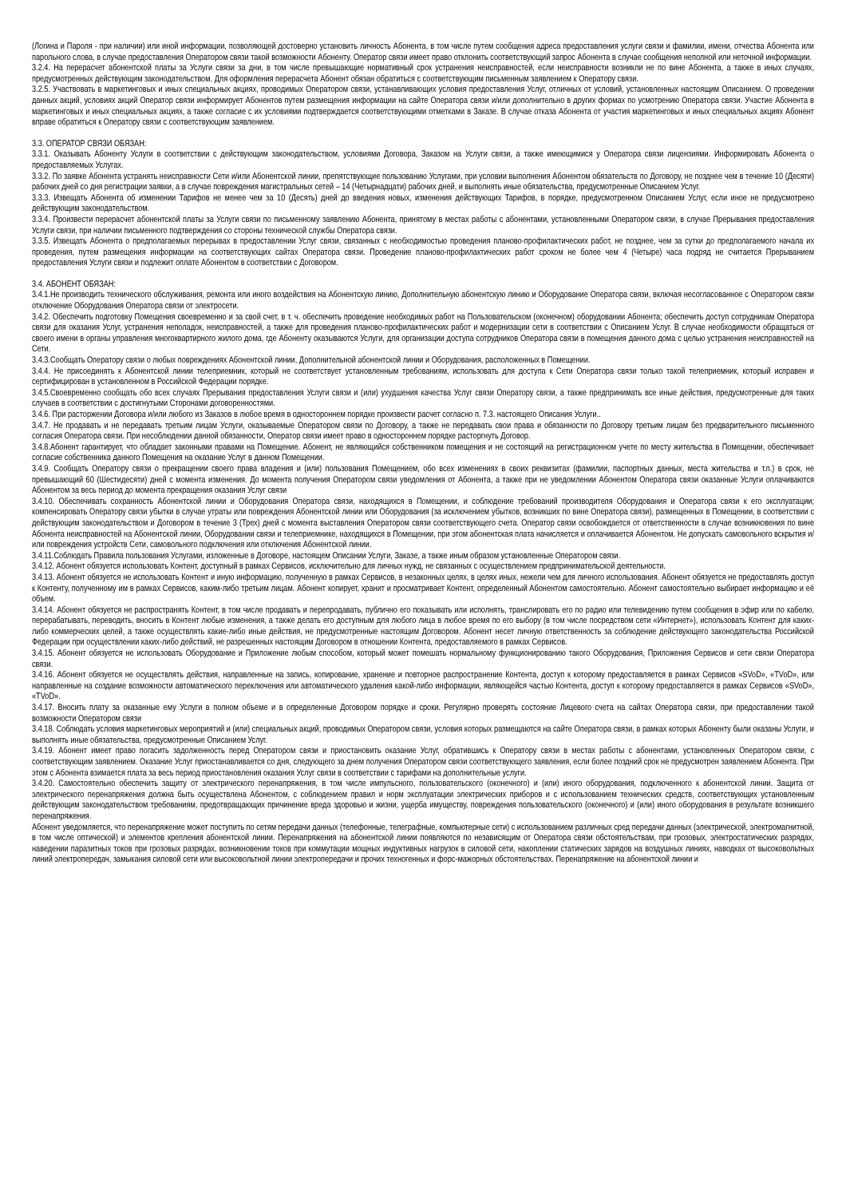(Логина и Пароля - при наличии) или иной информации, позволяющей достоверно установить личность Абонента, в том числе путем сообщения адреса предоставления услуги связи и фамилии, имени, отчества Абонента или парольного слова, в случае предоставления Оператором связи такой возможности Абоненту. Оператор связи имеет право отклонить соответствующий запрос Абонента в случае сообщения неполной или неточной информации.
3.2.4. На перерасчет абонентской платы за Услуги связи за дни, в том числе превышающие нормативный срок устранения неисправностей, если неисправности возникли не по вине Абонента, а также в иных случаях, предусмотренных действующим законодательством. Для оформления перерасчета Абонент обязан обратиться с соответствующим письменным заявлением к Оператору связи.
3.2.5. Участвовать в маркетинговых и иных специальных акциях, проводимых Оператором связи, устанавливающих условия предоставления Услуг, отличных от условий, установленных настоящим Описанием. О проведении данных акций, условиях акций Оператор связи информирует Абонентов путем размещения информации на сайте Оператора связи и/или дополнительно в других формах по усмотрению Оператора связи. Участие Абонента в маркетинговых и иных специальных акциях, а также согласие с их условиями подтверждается соответствующими отметками в Заказе. В случае отказа Абонента от участия маркетинговых и иных специальных акциях Абонент вправе обратиться к Оператору связи с соответствующим заявлением.
3.3. ОПЕРАТОР СВЯЗИ ОБЯЗАН:
3.3.1. Оказывать Абоненту Услуги в соответствии с действующим законодательством, условиями Договора, Заказом на Услуги связи, а также имеющимися у Оператора связи лицензиями. Информировать Абонента о предоставляемых Услугах.
3.3.2. По заявке Абонента устранять неисправности Сети и/или Абонентской линии, препятствующие пользованию Услугами, при условии выполнения Абонентом обязательств по Договору, не позднее чем в течение 10 (Десяти) рабочих дней со дня регистрации заявки, а в случае повреждения магистральных сетей – 14 (Четырнадцати) рабочих дней, и выполнять иные обязательства, предусмотренные Описанием Услуг.
3.3.3. Извещать Абонента об изменении Тарифов не менее чем за 10 (Десять) дней до введения новых, изменения действующих Тарифов, в порядке, предусмотренном Описанием Услуг, если иное не предусмотрено действующим законодательством.
3.3.4. Произвести перерасчет абонентской платы за Услуги связи по письменному заявлению Абонента, принятому в местах работы с абонентами, установленными Оператором связи, в случае Прерывания предоставления Услуги связи, при наличии письменного подтверждения со стороны технической службы Оператора связи.
3.3.5. Извещать Абонента о предполагаемых перерывах в предоставлении Услуг связи, связанных с необходимостью проведения планово-профилактических работ, не позднее, чем за сутки до предполагаемого начала их проведения, путем размещения информации на соответствующих сайтах Оператора связи. Проведение планово-профилактических работ сроком не более чем 4 (Четыре) часа подряд не считается Прерыванием предоставления Услуги связи и подлежит оплате Абонентом в соответствии с Договором.
3.4. АБОНЕНТ ОБЯЗАН:
3.4.1.Не производить технического обслуживания, ремонта или иного воздействия на Абонентскую линию, Дополнительную абонентскую линию и Оборудование Оператора связи, включая несогласованное с Оператором связи отключение Оборудования Оператора связи от электросети.
3.4.2. Обеспечить подготовку Помещения своевременно и за свой счет, в т. ч. обеспечить проведение необходимых работ на Пользовательском (оконечном) оборудовании Абонента; обеспечить доступ сотрудникам Оператора связи для оказания Услуг, устранения неполадок, неисправностей, а также для проведения планово-профилактических работ и модернизации сети в соответствии с Описанием Услуг. В случае необходимости обращаться от своего имени в органы управления многоквартирного жилого дома, где Абоненту оказываются Услуги, для организации доступа сотрудников Оператора связи в помещения данного дома с целью устранения неисправностей на Сети.
3.4.3.Сообщать Оператору связи о любых повреждениях Абонентской линии, Дополнительной абонентской линии и Оборудования, расположенных в Помещении.
3.4.4. Не присоединять к Абонентской линии телеприемник, который не соответствует установленным требованиям, использовать для доступа к Сети Оператора связи только такой телеприемник, который исправен и сертифицирован в установленном в Российской Федерации порядке.
3.4.5.Своевременно сообщать обо всех случаях Прерывания предоставления Услуги связи и (или) ухудшения качества Услуг связи Оператору связи, а также предпринимать все иные действия, предусмотренные для таких случаев в соответствии с достигнутыми Сторонами договоренностями.
3.4.6. При расторжении Договора и/или любого из Заказов в любое время в одностороннем порядке произвести расчет согласно п. 7.3. настоящего Описания Услуги..
3.4.7. Не продавать и не передавать третьим лицам Услуги, оказываемые Оператором связи по Договору, а также не передавать свои права и обязанности по Договору третьим лицам без предварительного письменного согласия Оператора связи. При несоблюдении данной обязанности, Оператор связи имеет право в одностороннем порядке расторгнуть Договор.
3.4.8.Абонент гарантирует, что обладает законными правами на Помещение. Абонент, не являющийся собственником помещения и не состоящий на регистрационном учете по месту жительства в Помещении, обеспечивает согласие собственника данного Помещения на оказание Услуг в данном Помещении.
3.4.9. Сообщать Оператору связи о прекращении своего права владения и (или) пользования Помещением, обо всех изменениях в своих реквизитах (фамилии, паспортных данных, места жительства и т.п.) в срок, не превышающий 60 (Шестидесяти) дней с момента изменения. До момента получения Оператором связи уведомления от Абонента, а также при не уведомлении Абонентом Оператора связи оказанные Услуги оплачиваются Абонентом за весь период до момента прекращения оказания Услуг связи
3.4.10. Обеспечивать сохранность Абонентской линии и Оборудования Оператора связи, находящихся в Помещении, и соблюдение требований производителя Оборудования и Оператора связи к его эксплуатации; компенсировать Оператору связи убытки в случае утраты или повреждения Абонентской линии или Оборудования (за исключением убытков, возникших по вине Оператора связи), размещенных в Помещении, в соответствии с действующим законодательством и Договором в течение 3 (Трех) дней с момента выставления Оператором связи соответствующего счета. Оператор связи освобождается от ответственности в случае возникновения по вине Абонента неисправностей на Абонентской линии, Оборудовании связи и телеприемнике, находящихся в Помещении, при этом абонентская плата начисляется и оплачивается Абонентом. Не допускать самовольного вскрытия и/или повреждения устройств Сети, самовольного подключения или отключения Абонентской линии.
3.4.11.Соблюдать Правила пользования Услугами, изложенные в Договоре, настоящем Описании Услуги, Заказе, а также иным образом установленные Оператором связи.
3.4.12. Абонент обязуется использовать Контент, доступный в рамках Сервисов, исключительно для личных нужд, не связанных с осуществлением предпринимательской деятельности.
3.4.13. Абонент обязуется не использовать Контент и иную информацию, полученную в рамках Сервисов, в незаконных целях, в целях иных, нежели чем для личного использования. Абонент обязуется не предоставлять доступ к Контенту, полученному им в рамках Сервисов, каким-либо третьим лицам. Абонент копирует, хранит и просматривает Контент, определенный Абонентом самостоятельно. Абонент самостоятельно выбирает информацию и её объем.
3.4.14. Абонент обязуется не распространять Контент, в том числе продавать и перепродавать, публично его показывать или исполнять, транслировать его по радио или телевидению путем сообщения в эфир или по кабелю, перерабатывать, переводить, вносить в Контент любые изменения, а также делать его доступным для любого лица в любое время по его выбору (в том числе посредством сети «Интернет»), использовать Контент для каких-либо коммерческих целей, а также осуществлять какие-либо иные действия, не предусмотренные настоящим Договором. Абонент несет личную ответственность за соблюдение действующего законодательства Российской Федерации при осуществлении каких-либо действий, не разрешенных настоящим Договором в отношении Контента, предоставляемого в рамках Сервисов.
3.4.15. Абонент обязуется не использовать Оборудование и Приложение любым способом, который может помешать нормальному функционированию такого Оборудования, Приложения Сервисов и сети связи Оператора связи.
3.4.16. Абонент обязуется не осуществлять действия, направленные на запись, копирование, хранение и повторное распространение Контента, доступ к которому предоставляется в рамках Сервисов «SVoD», «TVoD», или направленные на создание возможности автоматического переключения или автоматического удаления какой-либо информации, являющейся частью Контента, доступ к которому предоставляется в рамках Сервисов «SVoD», «TVoD».
3.4.17. Вносить плату за оказанные ему Услуги в полном объеме и в определенные Договором порядке и сроки. Регулярно проверять состояние Лицевого счета на сайтах Оператора связи, при предоставлении такой возможности Оператором связи
3.4.18. Соблюдать условия маркетинговых мероприятий и (или) специальных акций, проводимых Оператором связи, условия которых размещаются на сайте Оператора связи, в рамках которых Абоненту были оказаны Услуги, и выполнять иные обязательства, предусмотренные Описанием Услуг.
3.4.19. Абонент имеет право погасить задолженность перед Оператором связи и приостановить оказание Услуг, обратившись к Оператору связи в местах работы с абонентами, установленных Оператором связи, с соответствующим заявлением. Оказание Услуг приостанавливается со дня, следующего за днем получения Оператором связи соответствующего заявления, если более поздний срок не предусмотрен заявлением Абонента. При этом с Абонента взимается плата за весь период приостановления оказания Услуг связи в соответствии с тарифами на дополнительные услуги.
3.4.20. Самостоятельно обеспечить защиту от электрического перенапряжения, в том числе импульсного, пользовательского (оконечного) и (или) иного оборудования, подключенного к абонентской линии. Защита от электрического перенапряжения должна быть осуществлена Абонентом, с соблюдением правил и норм эксплуатации электрических приборов и с использованием технических средств, соответствующих установленным действующим законодательством требованиям, предотвращающих причинение вреда здоровью и жизни, ущерба имуществу, повреждения пользовательского (оконечного) и (или) иного оборудования в результате возникшего перенапряжения.
Абонент уведомляется, что перенапряжение может поступить по сетям передачи данных (телефонные, телеграфные, компьютерные сети) с использованием различных сред передачи данных (электрической, электромагнитной, в том числе оптической) и элементов крепления абонентской линии. Перенапряжения на абонентской линии появляются по независящим от Оператора связи обстоятельствам, при грозовых, электростатических разрядах, наведении паразитных токов при грозовых разрядах, возникновении токов при коммутации мощных индуктивных нагрузок в силовой сети, накоплении статических зарядов на воздушных линиях, наводках от высоковольтных линий электропередач, замыкания силовой сети или высоковольтной линии электропередачи и прочих техногенных и форс-мажорных обстоятельствах. Перенапряжение на абонентской линии и